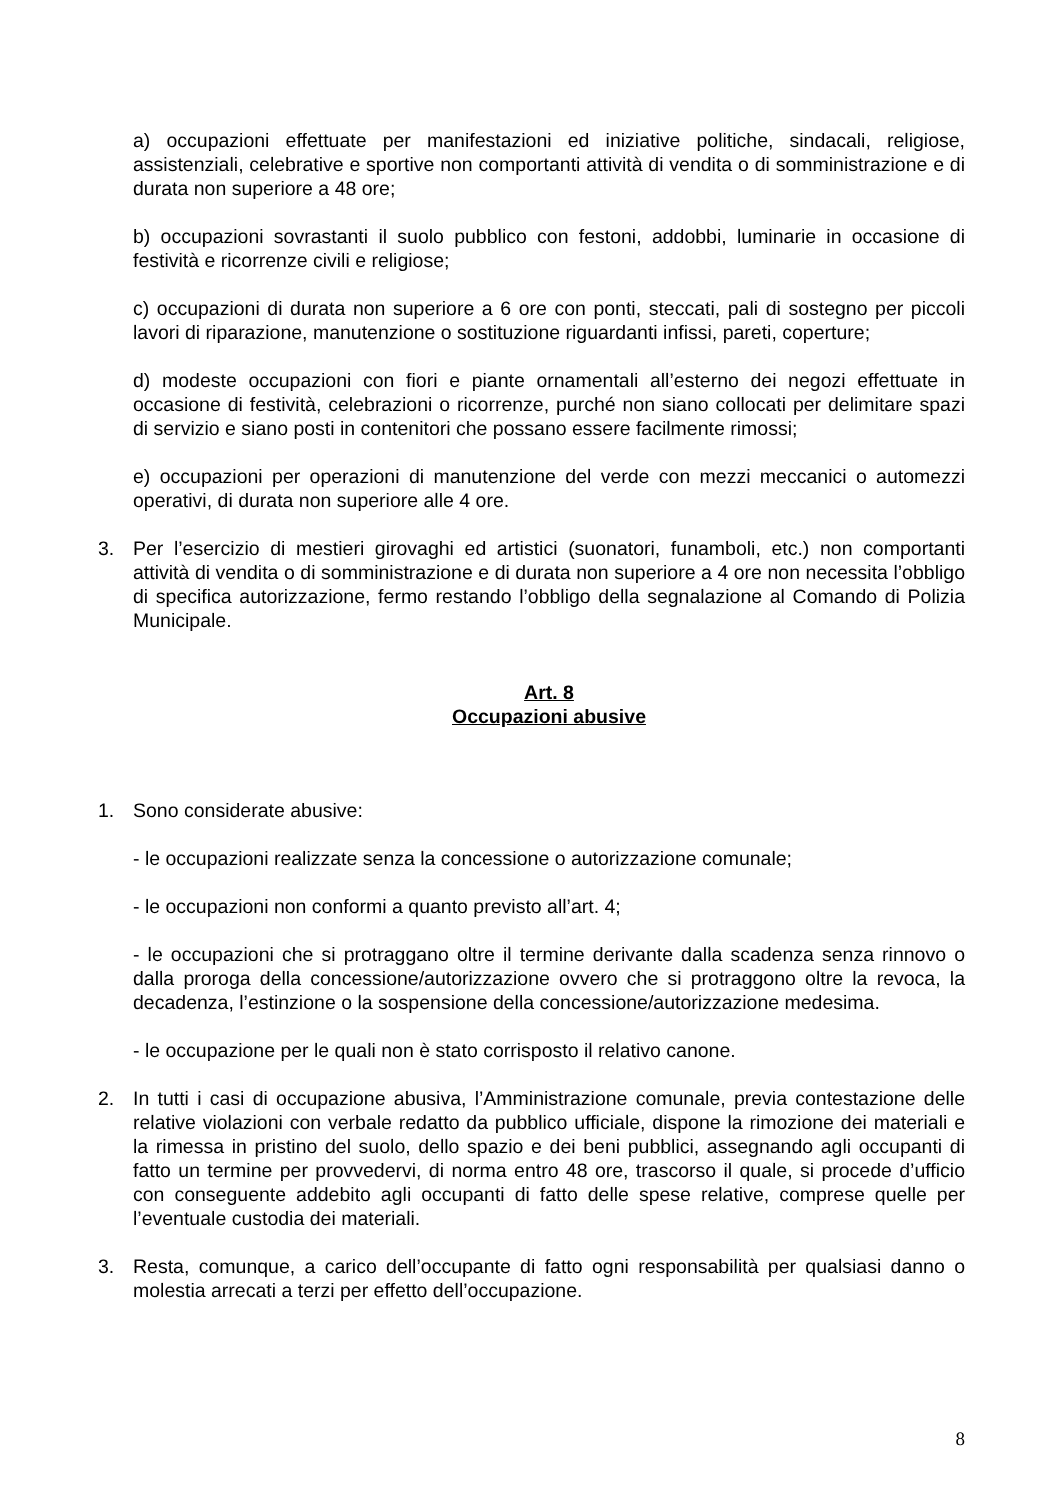a) occupazioni effettuate per manifestazioni ed iniziative politiche, sindacali, religiose, assistenziali, celebrative e sportive non comportanti attività di vendita o di somministrazione e di durata non superiore a 48 ore;
b) occupazioni sovrastanti il suolo pubblico con festoni, addobbi, luminarie in occasione di festività e ricorrenze civili e religiose;
c) occupazioni di durata non superiore a 6 ore con ponti, steccati, pali di sostegno per piccoli lavori di riparazione, manutenzione o sostituzione riguardanti infissi, pareti, coperture;
d) modeste occupazioni con fiori e piante ornamentali all’esterno dei negozi effettuate in occasione di festività, celebrazioni o ricorrenze, purché non siano collocati per delimitare spazi di servizio e siano posti in contenitori che possano essere facilmente rimossi;
e) occupazioni per operazioni di manutenzione del verde con mezzi meccanici o automezzi operativi, di durata non superiore alle 4 ore.
3. Per l’esercizio di mestieri girovaghi ed artistici (suonatori, funamboli, etc.) non comportanti attività di vendita o di somministrazione e di durata non superiore a 4 ore non necessita l’obbligo di specifica autorizzazione, fermo restando l’obbligo della segnalazione al Comando di Polizia Municipale.
Art. 8
Occupazioni abusive
1. Sono considerate abusive:
- le occupazioni realizzate senza la concessione o autorizzazione comunale;
- le occupazioni non conformi a quanto previsto all’art. 4;
- le occupazioni che si protraggano oltre il termine derivante dalla scadenza senza rinnovo o dalla proroga della concessione/autorizzazione ovvero che si protraggono oltre la revoca, la decadenza, l’estinzione o la sospensione della concessione/autorizzazione medesima.
- le occupazione per le quali non è stato corrisposto il relativo canone.
2. In tutti i casi di occupazione abusiva, l’Amministrazione comunale, previa contestazione delle relative violazioni con verbale redatto da pubblico ufficiale, dispone la rimozione dei materiali e la rimessa in pristino del suolo, dello spazio e dei beni pubblici, assegnando agli occupanti di fatto un termine per provvedervi, di norma entro 48 ore, trascorso il quale, si procede d’ufficio con conseguente addebito agli occupanti di fatto delle spese relative, comprese quelle per l’eventuale custodia dei materiali.
3. Resta, comunque, a carico dell’occupante di fatto ogni responsabilità per qualsiasi danno o molestia arrecati a terzi per effetto dell’occupazione.
8